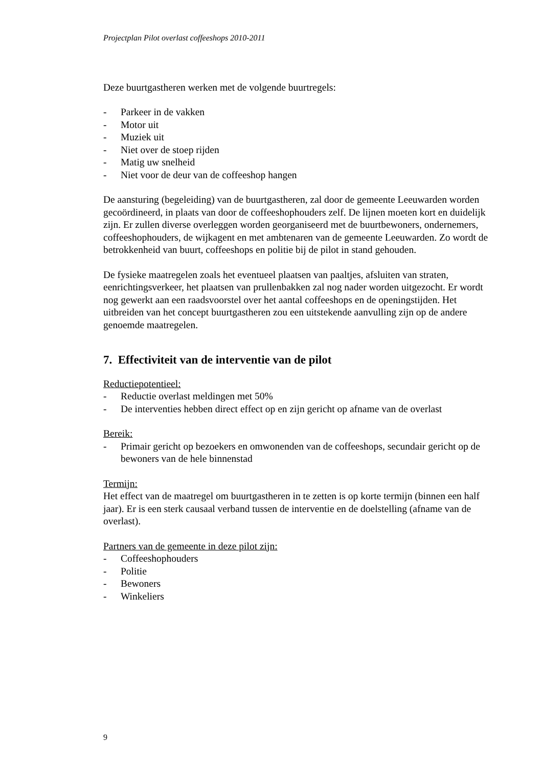Projectplan Pilot overlast coffeeshops 2010-2011
Deze buurtgastheren werken met de volgende buurtregels:
- Parkeer in de vakken
- Motor uit
- Muziek uit
- Niet over de stoep rijden
- Matig uw snelheid
- Niet voor de deur van de coffeeshop hangen
De aansturing (begeleiding) van de buurtgastheren, zal door de gemeente Leeuwarden worden gecoördineerd, in plaats van door de coffeeshophouders zelf. De lijnen moeten kort en duidelijk zijn. Er zullen diverse overleggen worden georganiseerd met de buurtbewoners, ondernemers, coffeeshophouders, de wijkagent en met ambtenaren van de gemeente Leeuwarden. Zo wordt de betrokkenheid van buurt, coffeeshops en politie bij de pilot in stand gehouden.
De fysieke maatregelen zoals het eventueel plaatsen van paaltjes, afsluiten van straten, eenrichtingsverkeer, het plaatsen van prullenbakken zal nog nader worden uitgezocht. Er wordt nog gewerkt aan een raadsvoorstel over het aantal coffeeshops en de openingstijden. Het uitbreiden van het concept buurtgastheren zou een uitstekende aanvulling zijn op de andere genoemde maatregelen.
7. Effectiviteit van de interventie van de pilot
Reductiepotentieel:
- Reductie overlast meldingen met 50%
- De interventies hebben direct effect op en zijn gericht op afname van de overlast
Bereik:
- Primair gericht op bezoekers en omwonenden van de coffeeshops, secundair gericht op de bewoners van de hele binnenstad
Termijn:
Het effect van de maatregel om buurtgastheren in te zetten is op korte termijn (binnen een half jaar). Er is een sterk causaal verband tussen de interventie en de doelstelling (afname van de overlast).
Partners van de gemeente in deze pilot zijn:
- Coffeeshophouders
- Politie
- Bewoners
- Winkeliers
9